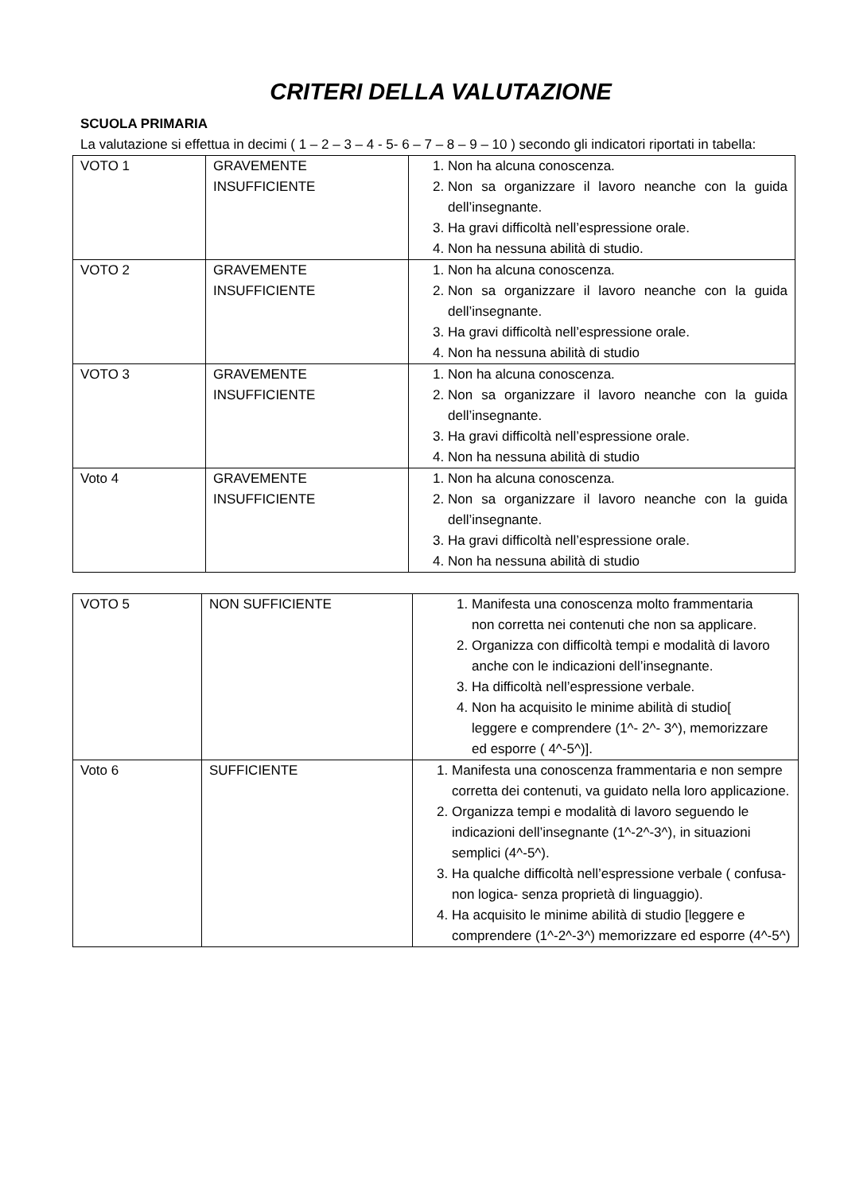CRITERI DELLA VALUTAZIONE
SCUOLA PRIMARIA
La valutazione si effettua in decimi ( 1 – 2 – 3 – 4 - 5- 6 – 7 – 8 – 9 – 10 ) secondo gli indicatori riportati in tabella:
| VOTO 1 | GRAVEMENTE INSUFFICIENTE | 1. Non ha alcuna conoscenza. 2. Non sa organizzare il lavoro neanche con la guida dell’insegnante. 3. Ha gravi difficoltà nell’espressione orale. 4. Non ha nessuna abilità di studio. |
| VOTO 2 | GRAVEMENTE INSUFFICIENTE | 1. Non ha alcuna conoscenza. 2. Non sa organizzare il lavoro neanche con la guida dell’insegnante. 3. Ha gravi difficoltà nell’espressione orale. 4. Non ha nessuna abilità di studio |
| VOTO 3 | GRAVEMENTE INSUFFICIENTE | 1. Non ha alcuna conoscenza. 2. Non sa organizzare il lavoro neanche con la guida dell’insegnante. 3. Ha gravi difficoltà nell’espressione orale. 4. Non ha nessuna abilità di studio |
| Voto 4 | GRAVEMENTE INSUFFICIENTE | 1. Non ha alcuna conoscenza. 2. Non sa organizzare il lavoro neanche con la guida dell’insegnante. 3. Ha gravi difficoltà nell’espressione orale. 4. Non ha nessuna abilità di studio |
| VOTO 5 | NON SUFFICIENTE | 1. Manifesta una conoscenza molto frammentaria non corretta nei contenuti che non sa applicare. 2. Organizza con difficoltà tempi e modalità di lavoro anche con le indicazioni dell’insegnante. 3. Ha difficoltà nell’espressione verbale. 4. Non ha acquisito le minime abilità di studio[ leggere e comprendere (1^- 2^- 3^), memorizzare ed esporre ( 4^-5^)]. |
| Voto 6 | SUFFICIENTE | 1. Manifesta una conoscenza frammentaria e non sempre corretta dei contenuti, va guidato nella loro applicazione. 2. Organizza tempi e modalità di lavoro seguendo le indicazioni dell’insegnante (1^-2^-3^), in situazioni semplici (4^-5^). 3. Ha qualche difficoltà nell’espressione verbale ( confusa- non logica- senza proprietà di linguaggio). 4. Ha acquisito le minime abilità di studio [leggere e comprendere (1^-2^-3^) memorizzare ed esporre (4^-5^) |